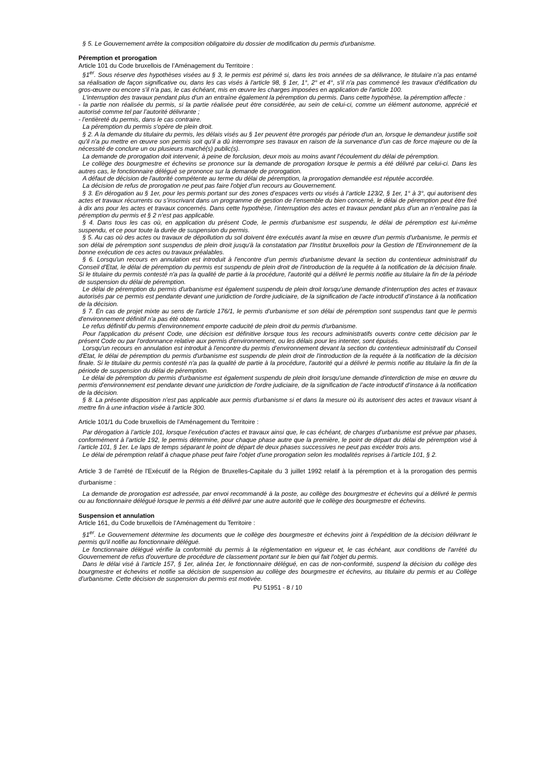§ 5. Le Gouvernement arrête la composition obligatoire du dossier de modification du permis d'urbanisme.
Péremption et prorogation
Article 101 du Code bruxellois de l’Aménagement du Territoire :
§1<sup>er</sup>. Sous réserve des hypothèses visées au § 3, le permis est périmé si, dans les trois années de sa délivrance, le titulaire n'a pas entamé sa réalisation de façon significative ou, dans les cas visés à l'article 98, § 1er, 1°, 2° et 4°, s'il n'a pas commencé les travaux d'édification du gros-œuvre ou encore s'il n'a pas, le cas échéant, mis en œuvre les charges imposées en application de l'article 100.
L'interruption des travaux pendant plus d'un an entraîne également la péremption du permis. Dans cette hypothèse, la péremption affecte :
- la partie non réalisée du permis, si la partie réalisée peut être considérée, au sein de celui-ci, comme un élément autonome, apprécié et autorisé comme tel par l’autorité délivrante ;
- l’entièreté du permis, dans le cas contraire.
La péremption du permis s'opère de plein droit.
§ 2. A la demande du titulaire du permis, les délais visés au § 1er peuvent être prorogés par période d'un an, lorsque le demandeur justifie soit qu'il n'a pu mettre en œuvre son permis soit qu'il a dû interrompre ses travaux en raison de la survenance d’un cas de force majeure ou de la nécessité de conclure un ou plusieurs marché(s) public(s).
La demande de prorogation doit intervenir, à peine de forclusion, deux mois au moins avant l'écoulement du délai de péremption.
Le collège des bourgmestre et échevins se prononce sur la demande de prorogation lorsque le permis a été délivré par celui-ci. Dans les autres cas, le fonctionnaire délégué se prononce sur la demande de prorogation.
A défaut de décision de l'autorité compétente au terme du délai de péremption, la prorogation demandée est réputée accordée.
La décision de refus de prorogation ne peut pas faire l'objet d’un recours au Gouvernement.
§ 3. En dérogation au § 1er, pour les permis portant sur des zones d’espaces verts ou visés à l’article 123/2, § 1er, 1° à 3°, qui autorisent des actes et travaux récurrents ou s’inscrivant dans un programme de gestion de l’ensemble du bien concerné, le délai de péremption peut être fixé à dix ans pour les actes et travaux concernés. Dans cette hypothèse, l’interruption des actes et travaux pendant plus d’un an n’entraîne pas la péremption du permis et § 2 n’est pas applicable.
§ 4. Dans tous les cas où, en application du présent Code, le permis d'urbanisme est suspendu, le délai de péremption est lui-même suspendu, et ce pour toute la durée de suspension du permis.
§ 5. Au cas où des actes ou travaux de dépollution du sol doivent être exécutés avant la mise en œuvre d'un permis d'urbanisme, le permis et son délai de péremption sont suspendus de plein droit jusqu'à la constatation par l'Institut bruxellois pour la Gestion de l'Environnement de la bonne exécution de ces actes ou travaux préalables.
§ 6. Lorsqu'un recours en annulation est introduit à l'encontre d’un permis d'urbanisme devant la section du contentieux administratif du Conseil d'Etat, le délai de péremption du permis est suspendu de plein droit de l'introduction de la requête à la notification de la décision finale. Si le titulaire du permis contesté n'a pas la qualité de partie à la procédure, l'autorité qui a délivré le permis notifie au titulaire la fin de la période de suspension du délai de péremption.
Le délai de péremption du permis d'urbanisme est également suspendu de plein droit lorsqu'une demande d'interruption des actes et travaux autorisés par ce permis est pendante devant une juridiction de l'ordre judiciaire, de la signification de l’acte introductif d’instance à la notification de la décision.
§ 7. En cas de projet mixte au sens de l'article 176/1, le permis d'urbanisme et son délai de péremption sont suspendus tant que le permis d'environnement définitif n'a pas été obtenu.
Le refus définitif du permis d'environnement emporte caducité de plein droit du permis d'urbanisme.
Pour l'application du présent Code, une décision est définitive lorsque tous les recours administratifs ouverts contre cette décision par le présent Code ou par l'ordonnance relative aux permis d'environnement, ou les délais pour les intenter, sont épuisés.
Lorsqu'un recours en annulation est introduit à l'encontre du permis d'environnement devant la section du contentieux administratif du Conseil d'Etat, le délai de péremption du permis d'urbanisme est suspendu de plein droit de l'introduction de la requête à la notification de la décision finale. Si le titulaire du permis contesté n'a pas la qualité de partie à la procédure, l'autorité qui a délivré le permis notifie au titulaire la fin de la période de suspension du délai de péremption.
Le délai de péremption du permis d'urbanisme est également suspendu de plein droit lorsqu'une demande d'interdiction de mise en œuvre du permis d'environnement est pendante devant une juridiction de l'ordre judiciaire, de la signification de l’acte introductif d’instance à la notification de la décision.
§ 8. La présente disposition n'est pas applicable aux permis d'urbanisme si et dans la mesure où ils autorisent des actes et travaux visant à mettre fin à une infraction visée à l'article 300.
Article 101/1 du Code bruxellois de l’Aménagement du Territoire :
Par dérogation à l’article 101, lorsque l’exécution d’actes et travaux ainsi que, le cas échéant, de charges d’urbanisme est prévue par phases, conformément à l’article 192, le permis détermine, pour chaque phase autre que la première, le point de départ du délai de péremption visé à l’article 101, § 1er. Le laps de temps séparant le point de départ de deux phases successives ne peut pas excéder trois ans.
Le délai de péremption relatif à chaque phase peut faire l’objet d’une prorogation selon les modalités reprises à l’article 101, § 2.
Article 3 de l'arrêté de l'Exécutif de la Région de Bruxelles-Capitale du 3 juillet 1992 relatif à la péremption et à la prorogation des permis d'urbanisme :
La demande de prorogation est adressée, par envoi recommandé à la poste, au collège des bourgmestre et échevins qui a délivré le permis ou au fonctionnaire délégué lorsque le permis a été délivré par une autre autorité que le collège des bourgmestre et échevins.
Suspension et annulation
Article 161, du Code bruxellois de l’Aménagement du Territoire :
§1<sup>er</sup>. Le Gouvernement détermine les documents que le collège des bourgmestre et échevins joint à l'expédition de la décision délivrant le permis qu'il notifie au fonctionnaire délégué.
Le fonctionnaire délégué vérifie la conformité du permis à la réglementation en vigueur et, le cas échéant, aux conditions de l'arrêté du Gouvernement de refus d'ouverture de procédure de classement portant sur le bien qui fait l'objet du permis.
Dans le délai visé à l’article 157, § 1er, alinéa 1er, le fonctionnaire délégué, en cas de non-conformité, suspend la décision du collège des bourgmestre et échevins et notifie sa décision de suspension au collège des bourgmestre et échevins, au titulaire du permis et au Collège d’urbanisme. Cette décision de suspension du permis est motivée.
PU 51951 - 8 / 10